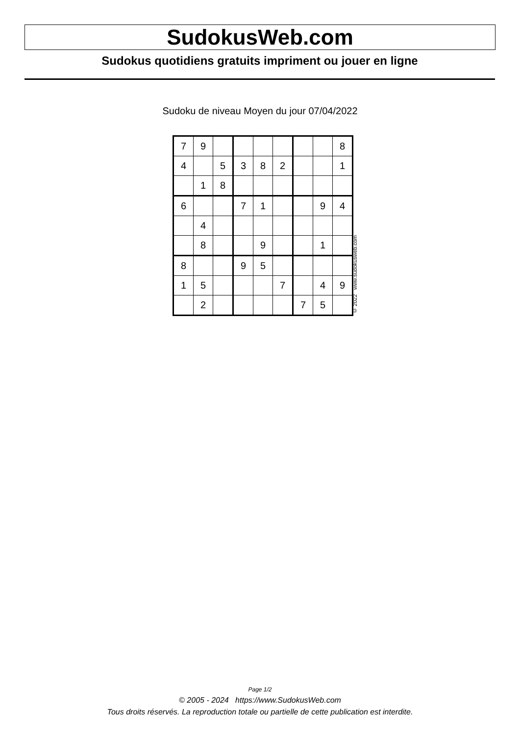SudokusWeb.com
Sudokus quotidiens gratuits impriment ou jouer en ligne
Sudoku de niveau Moyen du jour 07/04/2022
| 7 | 9 | | | | | | | 8 |
| 4 | | 5 | 3 | 8 | 2 | | | 1 |
| | 1 | 8 | | | | | | |
| 6 | | | 7 | 1 | | | 9 | 4 |
| | 4 | | | | | | | |
| | 8 | | | 9 | | | 1 | |
| 8 | | | 9 | 5 | | | | |
| 1 | 5 | | | | 7 | | 4 | 9 |
| | 2 | | | | | 7 | 5 | |
© 2022 www.sudokusweb.com
Page 1/2
© 2005 - 2024 https://www.SudokusWeb.com
Tous droits réservés. La reproduction totale ou partielle de cette publication est interdite.